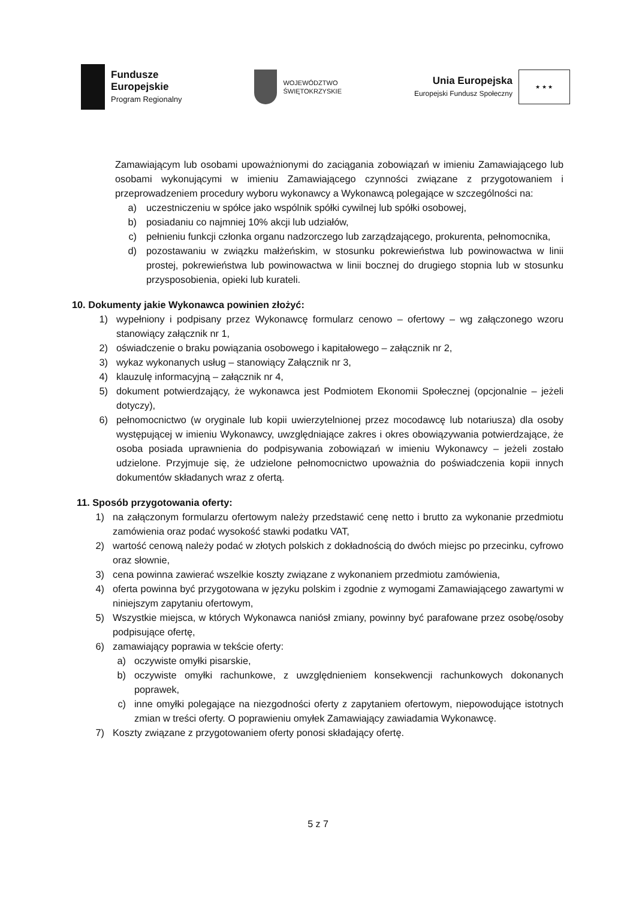Fundusze
Europejskie
Program Regionalny
WOJEWÓDZTWO
ŚWIĘTOKRZYSKIE
Unia Europejska
Europejski Fundusz Społeczny
★ ★ ★
Zamawiającym lub osobami upoważnionymi do zaciągania zobowiązań w imieniu Zamawiającego lub osobami wykonującymi w imieniu Zamawiającego czynności związane z przygotowaniem i przeprowadzeniem procedury wyboru wykonawcy a Wykonawcą polegające w szczególności na:
a) uczestniczeniu w spółce jako wspólnik spółki cywilnej lub spółki osobowej,
b) posiadaniu co najmniej 10% akcji lub udziałów,
c) pełnieniu funkcji członka organu nadzorczego lub zarządzającego, prokurenta, pełnomocnika,
d) pozostawaniu w związku małżeńskim, w stosunku pokrewieństwa lub powinowactwa w linii prostej, pokrewieństwa lub powinowactwa w linii bocznej do drugiego stopnia lub w stosunku przysposobienia, opieki lub kurateli.
10. Dokumenty jakie Wykonawca powinien złożyć:
1) wypełniony i podpisany przez Wykonawcę formularz cenowo – ofertowy – wg załączonego wzoru stanowiący załącznik nr 1,
2) oświadczenie o braku powiązania osobowego i kapitałowego – załącznik nr 2,
3) wykaz wykonanych usług – stanowiący Załącznik nr 3,
4) klauzulę informacyjną – załącznik nr 4,
5) dokument potwierdzający, że wykonawca jest Podmiotem Ekonomii Społecznej (opcjonalnie – jeżeli dotyczy),
6) pełnomocnictwo (w oryginale lub kopii uwierzytelnionej przez mocodawcę lub notariusza) dla osoby występującej w imieniu Wykonawcy, uwzględniające zakres i okres obowiązywania potwierdzające, że osoba posiada uprawnienia do podpisywania zobowiązań w imieniu Wykonawcy – jeżeli zostało udzielone. Przyjmuje się, że udzielone pełnomocnictwo upoważnia do poświadczenia kopii innych dokumentów składanych wraz z ofertą.
11. Sposób przygotowania oferty:
1) na załączonym formularzu ofertowym należy przedstawić cenę netto i brutto za wykonanie przedmiotu zamówienia oraz podać wysokość stawki podatku VAT,
2) wartość cenową należy podać w złotych polskich z dokładnością do dwóch miejsc po przecinku, cyfrowo oraz słownie,
3) cena powinna zawierać wszelkie koszty związane z wykonaniem przedmiotu zamówienia,
4) oferta powinna być przygotowana w języku polskim i zgodnie z wymogami Zamawiającego zawartymi w niniejszym zapytaniu ofertowym,
5) Wszystkie miejsca, w których Wykonawca naniósł zmiany, powinny być parafowane przez osobę/osoby podpisujące ofertę,
6) zamawiający poprawia w tekście oferty:
a) oczywiste omyłki pisarskie,
b) oczywiste omyłki rachunkowe, z uwzględnieniem konsekwencji rachunkowych dokonanych poprawek,
c) inne omyłki polegające na niezgodności oferty z zapytaniem ofertowym, niepowodujące istotnych zmian w treści oferty. O poprawieniu omyłek Zamawiający zawiadamia Wykonawcę.
7) Koszty związane z przygotowaniem oferty ponosi składający ofertę.
5 z 7